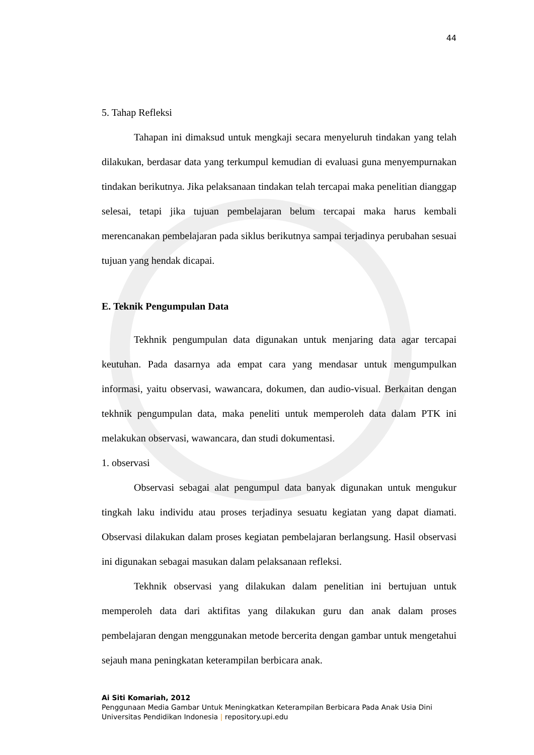44
5. Tahap Refleksi
Tahapan ini dimaksud untuk mengkaji secara menyeluruh tindakan yang telah dilakukan, berdasar data yang terkumpul kemudian di evaluasi guna menyempurnakan tindakan berikutnya. Jika pelaksanaan tindakan telah tercapai maka penelitian dianggap selesai, tetapi jika tujuan pembelajaran belum tercapai maka harus kembali merencanakan pembelajaran pada siklus berikutnya sampai terjadinya perubahan sesuai tujuan yang hendak dicapai.
E. Teknik Pengumpulan Data
Tekhnik pengumpulan data digunakan untuk menjaring data agar tercapai keutuhan. Pada dasarnya ada empat cara yang mendasar untuk mengumpulkan informasi, yaitu observasi, wawancara, dokumen, dan audio-visual. Berkaitan dengan tekhnik pengumpulan data, maka peneliti untuk memperoleh data dalam PTK ini melakukan observasi, wawancara, dan studi dokumentasi.
1. observasi
Observasi sebagai alat pengumpul data banyak digunakan untuk mengukur tingkah laku individu atau proses terjadinya sesuatu kegiatan yang dapat diamati. Observasi dilakukan dalam proses kegiatan pembelajaran berlangsung. Hasil observasi ini digunakan sebagai masukan dalam pelaksanaan refleksi.
Tekhnik observasi yang dilakukan dalam penelitian ini bertujuan untuk memperoleh data dari aktifitas yang dilakukan guru dan anak dalam proses pembelajaran dengan menggunakan metode bercerita dengan gambar untuk mengetahui sejauh mana peningkatan keterampilan berbicara anak.
Ai Siti Komariah, 2012
Penggunaan Media Gambar Untuk Meningkatkan Keterampilan Berbicara Pada Anak Usia Dini
Universitas Pendidikan Indonesia | repository.upi.edu